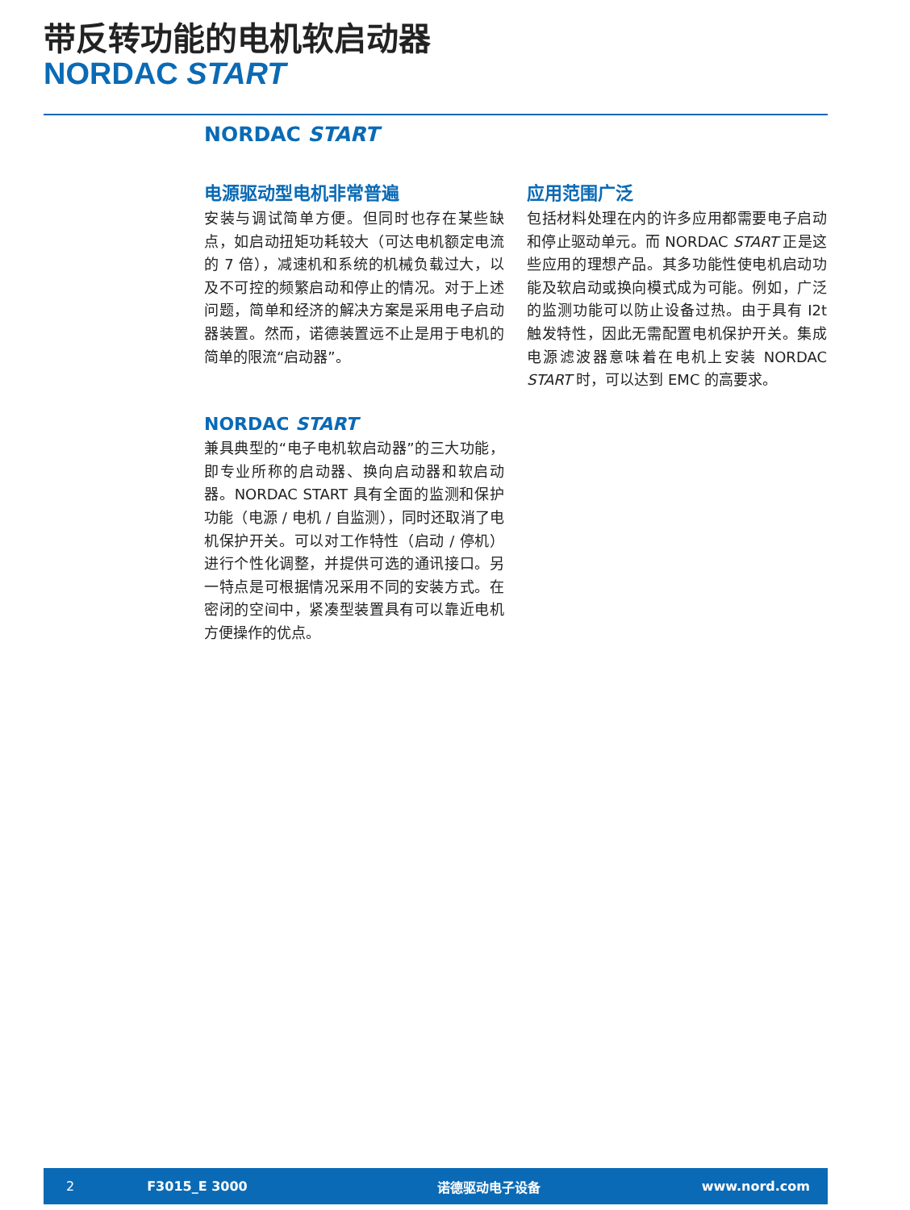带反转功能的电机软启动器
NORDAC START
NORDAC START
电源驱动型电机非常普遍
安装与调试简单方便。但同时也存在某些缺点，如启动扭矩功耗较大（可达电机额定电流的 7 倍），减速机和系统的机械负载过大，以及不可控的频繁启动和停止的情况。对于上述问题，简单和经济的解决方案是采用电子启动器装置。然而，诺德装置远不止是用于电机的简单的限流“启动器”。
NORDAC START
兼具典型的“电子电机软启动器”的三大功能，即专业所称的启动器、换向启动器和软启动器。NORDAC START 具有全面的监测和保护功能（电源 / 电机 / 自监测），同时还取消了电机保护开关。可以对工作特性（启动 / 停机）进行个性化调整，并提供可选的通讯接口。另一特点是可根据情况采用不同的安装方式。在密闭的空间中，紧凑型装置具有可以靠近电机方便操作的优点。
应用范围广泛
包括材料处理在内的许多应用都需要电子启动和停止驱动单元。而 NORDAC START 正是这些应用的理想产品。其多功能性使电机启动功能及软启动或换向模式成为可能。例如，广泛的监测功能可以防止设备过热。由于具有 I2t 触发特性，因此无需配置电机保护开关。集成电源滤波器意味着在电机上安装 NORDAC START 时，可以达到 EMC 的高要求。
2 F3015_E 3000 诺德驱动电子设备 www.nord.com